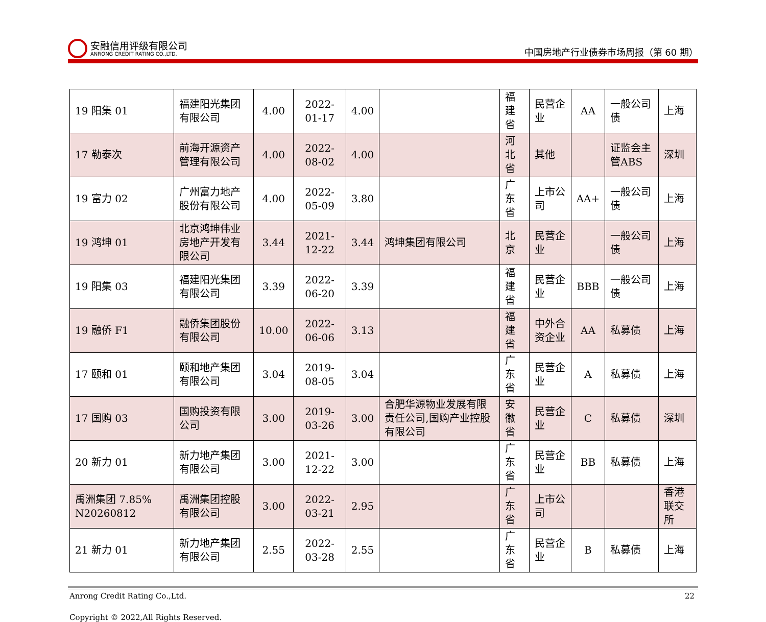安融信用评级有限公司
ANRONG CREDIT RATING CO.,LTD.
中国房地产行业债券市场周报（第 60 期）
| 19 阳集 01 | 福建阳光集团有限公司 | 4.00 | 2022-01-17 | 4.00 | | 福建省 | 民营企业 | AA | 一般公司债 | 上海 |
| 17 勒泰次 | 前海开源资产管理有限公司 | 4.00 | 2022-08-02 | 4.00 | | 河北省 | 其他 | | 证监会主管ABS | 深圳 |
| 19 富力 02 | 广州富力地产股份有限公司 | 4.00 | 2022-05-09 | 3.80 | | 广东省 | 上市公司 | AA+ | 一般公司债 | 上海 |
| 19 鸿坤 01 | 北京鸿坤伟业房地产开发有限公司 | 3.44 | 2021-12-22 | 3.44 | 鸿坤集团有限公司 | 北京 | 民营企业 | | 一般公司债 | 上海 |
| 19 阳集 03 | 福建阳光集团有限公司 | 3.39 | 2022-06-20 | 3.39 | | 福建省 | 民营企业 | BBB | 一般公司债 | 上海 |
| 19 融侨 F1 | 融侨集团股份有限公司 | 10.00 | 2022-06-06 | 3.13 | | 福建省 | 中外合资企业 | AA | 私募债 | 上海 |
| 17 颐和 01 | 颐和地产集团有限公司 | 3.04 | 2019-08-05 | 3.04 | | 广东省 | 民营企业 | A | 私募债 | 上海 |
| 17 国购 03 | 国购投资有限公司 | 3.00 | 2019-03-26 | 3.00 | 合肥华源物业发展有限责任公司,国购产业控股有限公司 | 安徽省 | 民营企业 | C | 私募债 | 深圳 |
| 20 新力 01 | 新力地产集团有限公司 | 3.00 | 2021-12-22 | 3.00 | | 广东省 | 民营企业 | BB | 私募债 | 上海 |
| 禹洲集团 7.85% N20260812 | 禹洲集团控股有限公司 | 3.00 | 2022-03-21 | 2.95 | | 广东省 | 上市公司 | | | 香港联交所 |
| 21 新力 01 | 新力地产集团有限公司 | 2.55 | 2022-03-28 | 2.55 | | 广东省 | 民营企业 | B | 私募债 | 上海 |
Anrong Credit Rating Co.,Ltd. 22
Copyright © 2022,All Rights Reserved.